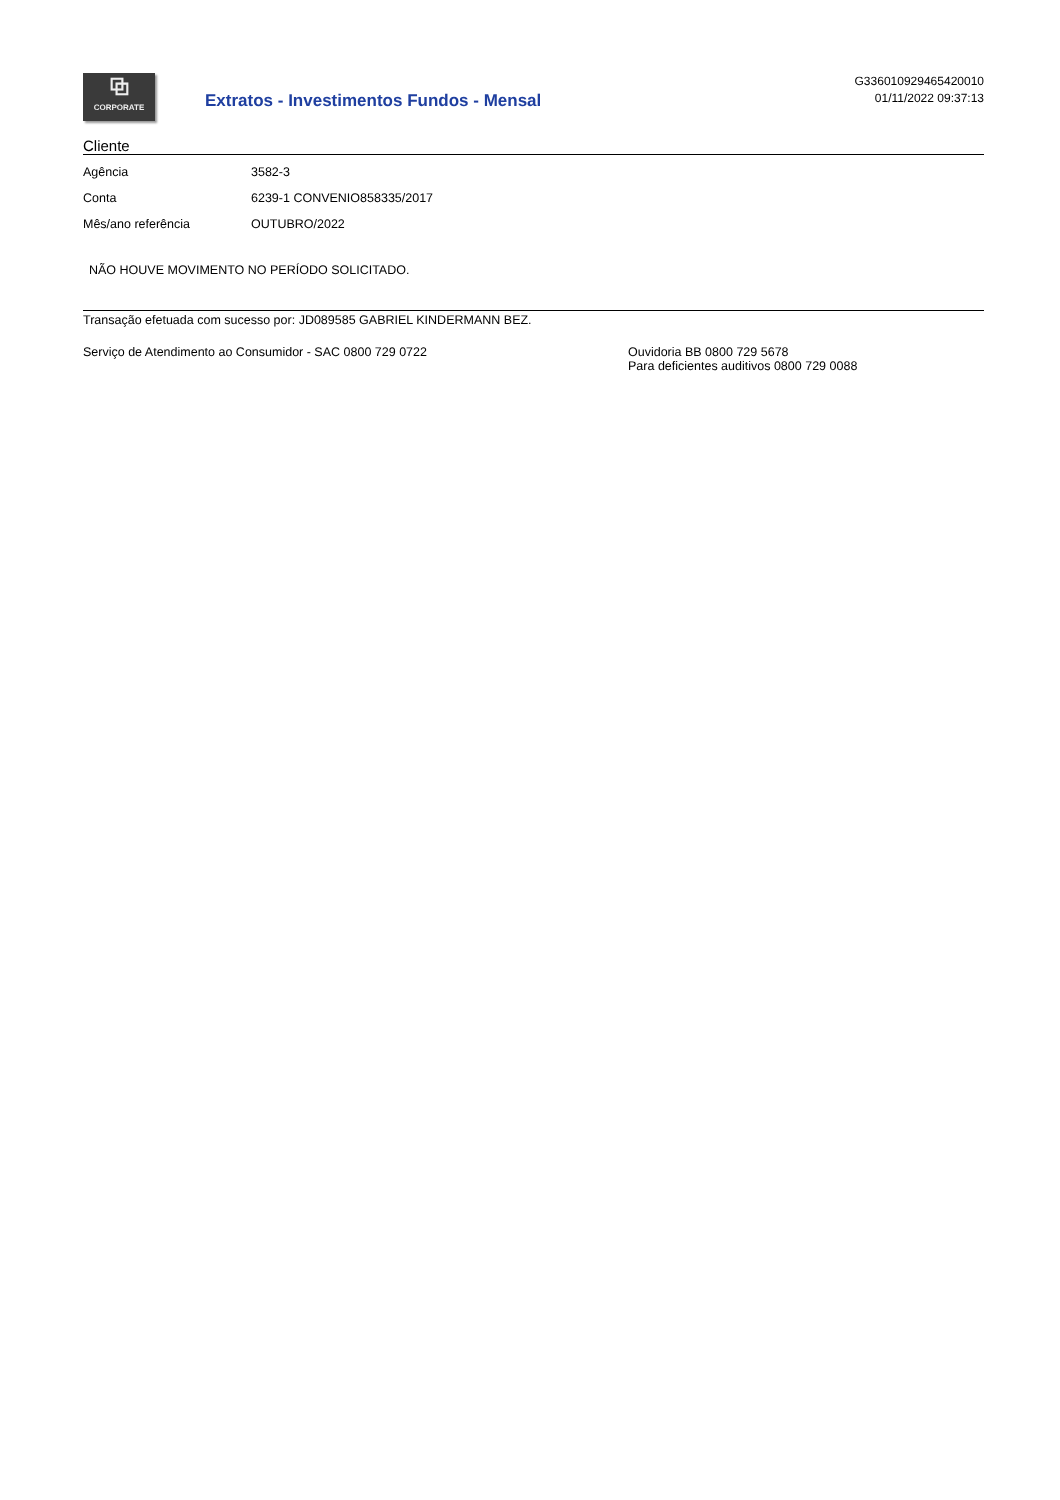⧉
CORPORATE
Extratos - Investimentos Fundos - Mensal
G336010929465420010
01/11/2022 09:37:13
Cliente
| Agência | 3582-3 |
| Conta | 6239-1 CONVENIO858335/2017 |
| Mês/ano referência | OUTUBRO/2022 |
NÃO HOUVE MOVIMENTO NO PERÍODO SOLICITADO.
Transação efetuada com sucesso por: JD089585 GABRIEL KINDERMANN BEZ.
Serviço de Atendimento ao Consumidor - SAC 0800 729 0722 Ouvidoria BB 0800 729 5678
Para deficientes auditivos 0800 729 0088